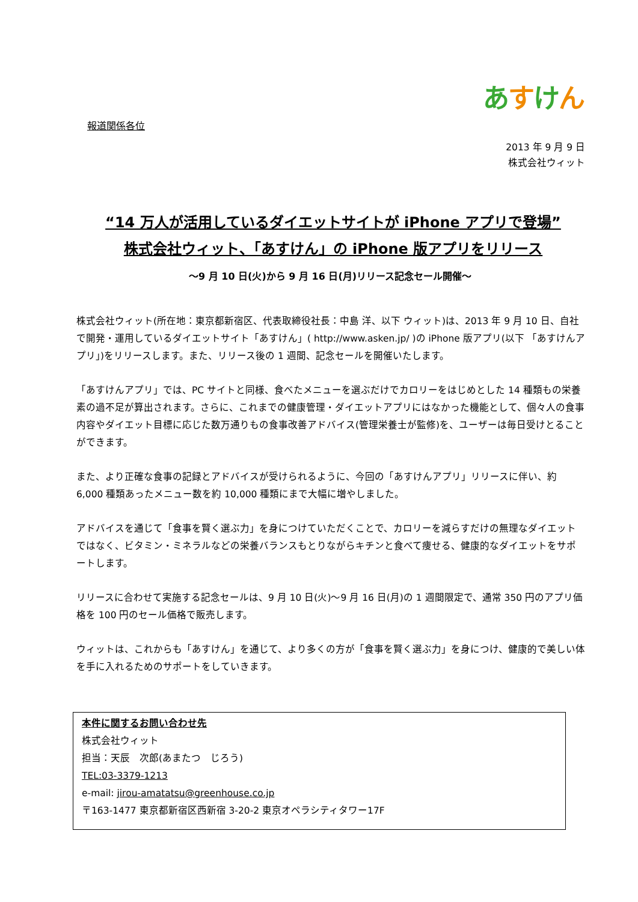あすけん
報道関係各位
2013 年 9 月 9 日
株式会社ウィット
“14 万人が活用しているダイエットサイトが iPhone アプリで登場”
株式会社ウィット、「あすけん」の iPhone 版アプリをリリース
～9 月 10 日(火)から 9 月 16 日(月)リリース記念セール開催～
株式会社ウィット(所在地：東京都新宿区、代表取締役社長：中島 洋、以下 ウィット)は、2013 年 9 月 10 日、自社で開発・運用しているダイエットサイト「あすけん」( http://www.asken.jp/ )の iPhone 版アプリ(以下 「あすけんアプリ」)をリリースします。また、リリース後の 1 週間、記念セールを開催いたします。
「あすけんアプリ」では、PC サイトと同様、食べたメニューを選ぶだけでカロリーをはじめとした 14 種類もの栄養素の過不足が算出されます。さらに、これまでの健康管理・ダイエットアプリにはなかった機能として、個々人の食事内容やダイエット目標に応じた数万通りもの食事改善アドバイス(管理栄養士が監修)を、ユーザーは毎日受けとることができます。
また、より正確な食事の記録とアドバイスが受けられるように、今回の「あすけんアプリ」リリースに伴い、約 6,000 種類あったメニュー数を約 10,000 種類にまで大幅に増やしました。
アドバイスを通じて「食事を賢く選ぶ力」を身につけていただくことで、カロリーを減らすだけの無理なダイエットではなく、ビタミン・ミネラルなどの栄養バランスもとりながらキチンと食べて痩せる、健康的なダイエットをサポートします。
リリースに合わせて実施する記念セールは、9 月 10 日(火)～9 月 16 日(月)の 1 週間限定で、通常 350 円のアプリ価格を 100 円のセール価格で販売します。
ウィットは、これからも「あすけん」を通じて、より多くの方が「食事を賢く選ぶ力」を身につけ、健康的で美しい体を手に入れるためのサポートをしていきます。
本件に関するお問い合わせ先
株式会社ウィット
担当：天辰　次郎(あまたつ　じろう)
TEL:03-3379-1213
e-mail: jirou-amatatsu@greenhouse.co.jp
〒163-1477 東京都新宿区西新宿 3-20-2 東京オペラシティタワー17F